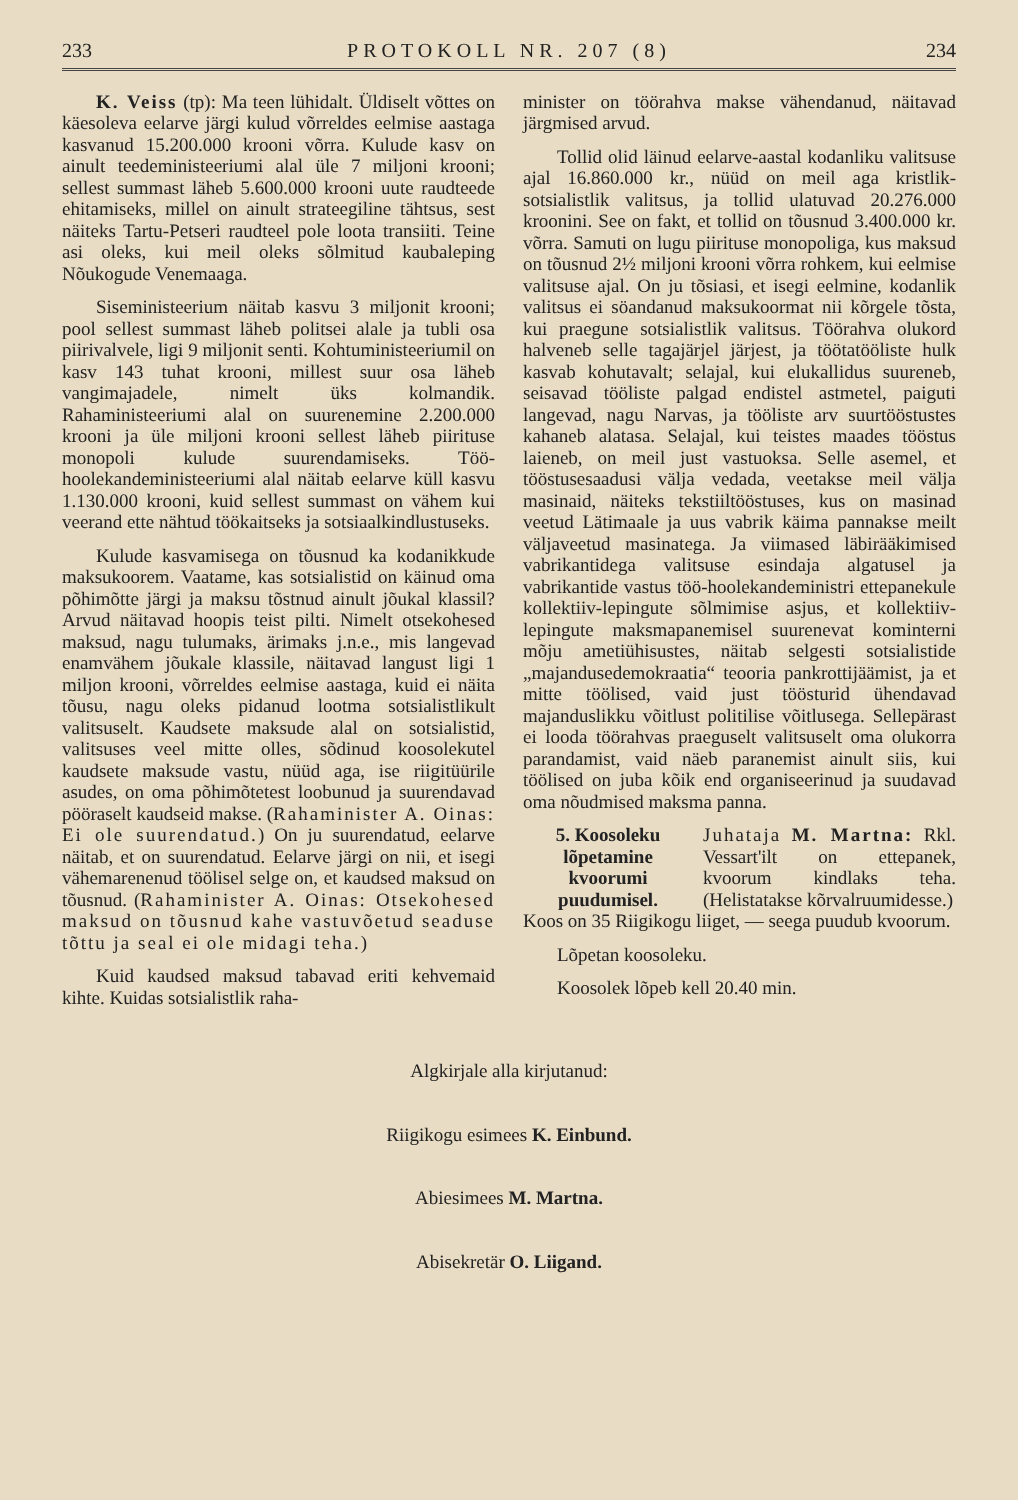233 PROTOKOLL NR. 207 (8) 234
K. Veiss (tp): Ma teen lühidalt. Üldiselt võttes on käesoleva eelarve järgi kulud võrreldes eelmise aastaga kasvanud 15.200.000 krooni võrra. Kulude kasv on ainult teedeministeeriumi alal üle 7 miljoni krooni; sellest summast läheb 5.600.000 krooni uute raudteede ehitamiseks, millel on ainult strateegiline tähtsus, sest näiteks Tartu-Petseri raudteel pole loota transiiti. Teine asi oleks, kui meil oleks sõlmitud kaubaleping Nõukogude Venemaaga.
Siseministeerium näitab kasvu 3 miljonit krooni; pool sellest summast läheb politsei alale ja tubli osa piirivalvele, ligi 9 miljonit senti. Kohtuministeeriumil on kasv 143 tuhat krooni, millest suur osa läheb vangimajadele, nimelt üks kolmandik. Rahaministeeriumi alal on suurenemine 2.200.000 krooni ja üle miljoni krooni sellest läheb piirituse monopoli kulude suurendamiseks. Töö-hoolekandeministeeriumi alal näitab eelarve küll kasvu 1.130.000 krooni, kuid sellest summast on vähem kui veerand ette nähtud töökaitseks ja sotsiaalkindlustuseks.
Kulude kasvamisega on tõusnud ka kodanikkude maksukoorem. Vaatame, kas sotsialistid on käinud oma põhimõtte järgi ja maksu tõstnud ainult jõukal klassil? Arvud näitavad hoopis teist pilti. Nimelt otsekohesed maksud, nagu tulumaks, ärimaks j.n.e., mis langevad enamvähem jõukale klassile, näitavad langust ligi 1 miljon krooni, võrreldes eelmise aastaga, kuid ei näita tõusu, nagu oleks pidanud lootma sotsialistlikult valitsuselt. Kaudsete maksude alal on sotsialistid, valitsuses veel mitte olles, sõdinud koosolekutel kaudsete maksude vastu, nüüd aga, ise riigitüürile asudes, on oma põhimõtetest loobunud ja suurendavad pööraselt kaudseid makse. (Rahaminister A. Oinas: Ei ole suurendatud.) On ju suurendatud, eelarve näitab, et on suurendatud. Eelarve järgi on nii, et isegi vähemarenenud töölisel selge on, et kaudsed maksud on tõusnud. (Rahaminister A. Oinas: Otsekohesed maksud on tõusnud kahe vastuvõetud seaduse tõttu ja seal ei ole midagi teha.)
Kuid kaudsed maksud tabavad eriti kehvemaid kihte. Kuidas sotsialistlik raha-
minister on töörahva makse vähendanud, näitavad järgmised arvud.
Tollid olid läinud eelarve-aastal kodanliku valitsuse ajal 16.860.000 kr., nüüd on meil aga kristlik-sotsialistlik valitsus, ja tollid ulatuvad 20.276.000 kroonini. See on fakt, et tollid on tõusnud 3.400.000 kr. võrra. Samuti on lugu piirituse monopoliga, kus maksud on tõusnud 2½ miljoni krooni võrra rohkem, kui eelmise valitsuse ajal. On ju tõsiasi, et isegi eelmine, kodanlik valitsus ei söandanud maksukoormat nii kõrgele tõsta, kui praegune sotsialistlik valitsus. Töörahva olukord halveneb selle tagajärjel järjest, ja töötatööliste hulk kasvab kohutavalt; selajal, kui elukallidus suureneb, seisavad tööliste palgad endistel astmetel, paiguti langevad, nagu Narvas, ja tööliste arv suurtööstustes kahaneb alatasa. Selajal, kui teistes maades tööstus laieneb, on meil just vastuoksa. Selle asemel, et tööstusesaadusi välja vedada, veetakse meil välja masinaid, näiteks tekstiiltööstuses, kus on masinad veetud Lätimaale ja uus vabrik käima pannakse meilt väljaveetud masinatega. Ja viimased läbirääkimised vabrikantidega valitsuse esindaja algatusel ja vabrikantide vastus töö-hoolekandeministri ettepanekule kollektiiv-lepingute sõlmimise asjus, et kollektiiv-lepingute maksmapanemisel suurenevat kominterni mõju ametiühisustes, näitab selgesti sotsialistide „majandusedemokraatia“ teooria pankrottijäämist, ja et mitte töölised, vaid just töösturid ühendavad majanduslikku võitlust politilise võitlusega. Sellepärast ei looda töörahvas praeguselt valitsuselt oma olukorra parandamist, vaid näeb paranemist ainult siis, kui töölised on juba kõik end organiseerinud ja suudavad oma nõudmised maksma panna.
5. Koosoleku lõpetamine kvoorumi puudumisel.
Juhataja M. Martna: Rkl. Vessart'ilt on ettepanek, kvoorum kindlaks teha. (Helistatakse kõrvalruumidesse.)
Koos on 35 Riigikogu liiget, — seega puudub kvoorum.
Lõpetan koosoleku.
Koosolek lõpeb kell 20.40 min.
Algkirjale alla kirjutanud:
Riigikogu esimees K. Einbund.
Abiesimees M. Martna.
Abisekretär O. Liigand.